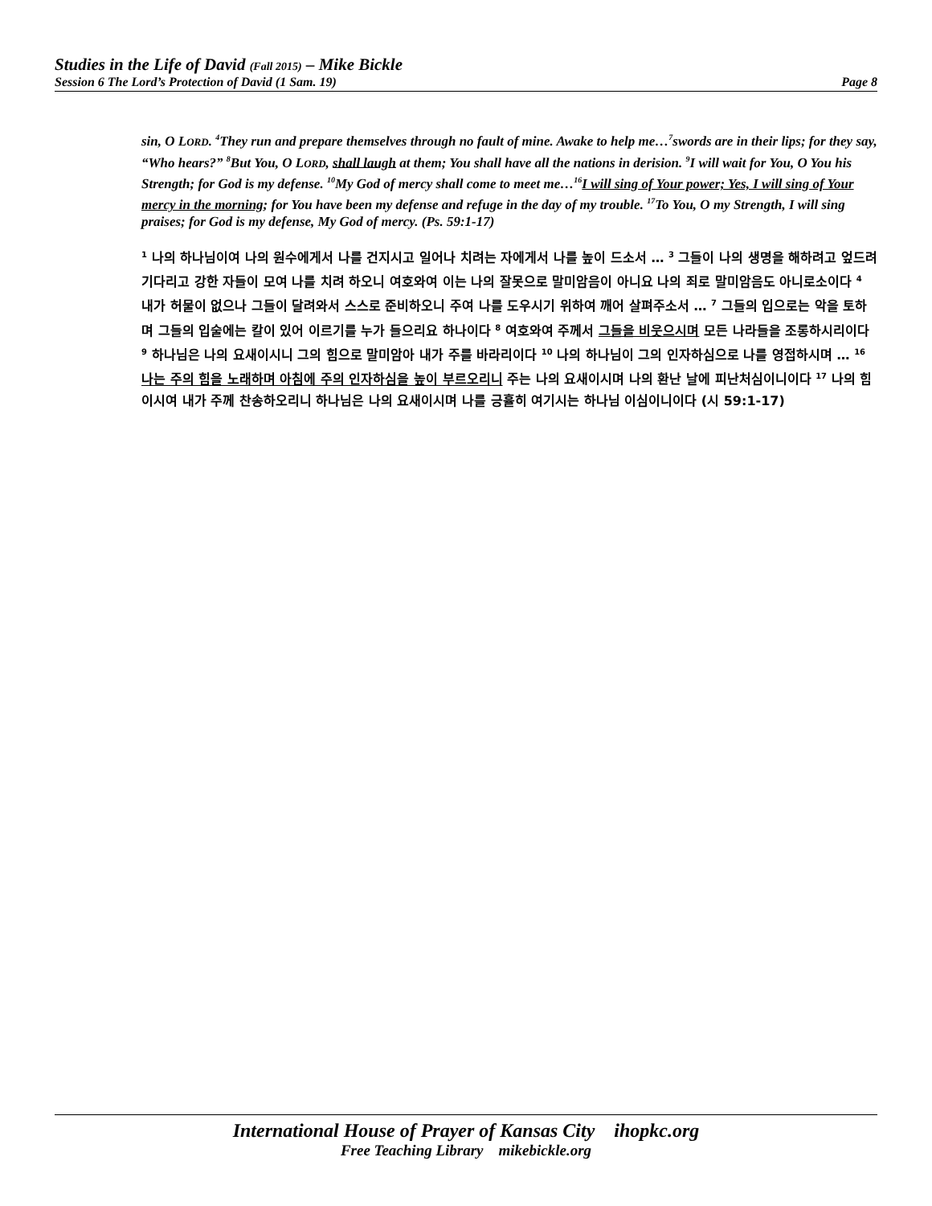Studies in the Life of David (Fall 2015) – Mike Bickle
Session 6 The Lord’s Protection of David (1 Sam. 19) Page 8
sin, O LORD. <sup>4</sup>They run and prepare themselves through no fault of mine. Awake to help me…<sup>7</sup>swords are in their lips; for they say, “Who hears?” <sup>8</sup>But You, O LORD, shall laugh at them; You shall have all the nations in derision. <sup>9</sup>I will wait for You, O You his Strength; for God is my defense. <sup>10</sup>My God of mercy shall come to meet me…<sup>16</sup>I will sing of Your power; Yes, I will sing of Your mercy in the morning; for You have been my defense and refuge in the day of my trouble. <sup>17</sup>To You, O my Strength, I will sing praises; for God is my defense, My God of mercy. (Ps. 59:1-17)
<sup>1</sup> 나의 하나님이여 나의 원수에게서 나를 건지시고 일어나 치려는 자에게서 나를 높이 드소서 … <sup>3</sup> 그들이 나의 생명을 해하려고 엎드려 기다리고 강한 자들이 모여 나를 치려 하오니 여호와여 이는 나의 잘못으로 말미암음이 아니요 나의 죄로 말미암음도 아니로소이다 <sup>4</sup> 내가 허물이 없으나 그들이 달려와서 스스로 준비하오니 주여 나를 도우시기 위하여 깨어 살펴주소서 … <sup>7</sup> 그들의 입으로는 악을 토하며 그들의 입술에는 칼이 있어 이르기를 누가 들으리요 하나이다 <sup>8</sup> 여호와여 주께서 그들을 비웃으시며 모든 나라들을 조롱하시리이다 <sup>9</sup> 하나님은 나의 요새이시니 그의 힘으로 말미암아 내가 주를 바라리이다 <sup>10</sup> 나의 하나님이 그의 인자하심으로 나를 영접하시며 … <sup>16</sup> 나는 주의 힘을 노래하며 아침에 주의 인자하심을 높이 부르오리니 주는 나의 요새이시며 나의 환난 날에 피난처심이니이다 <sup>17</sup> 나의 힘이시여 내가 주께 찬송하오리니 하나님은 나의 요새이시며 나를 긍휼히 여기시는 하나님 이심이니이다 (시 59:1-17)
International House of Prayer of Kansas City ihopkc.org
Free Teaching Library mikebickle.org